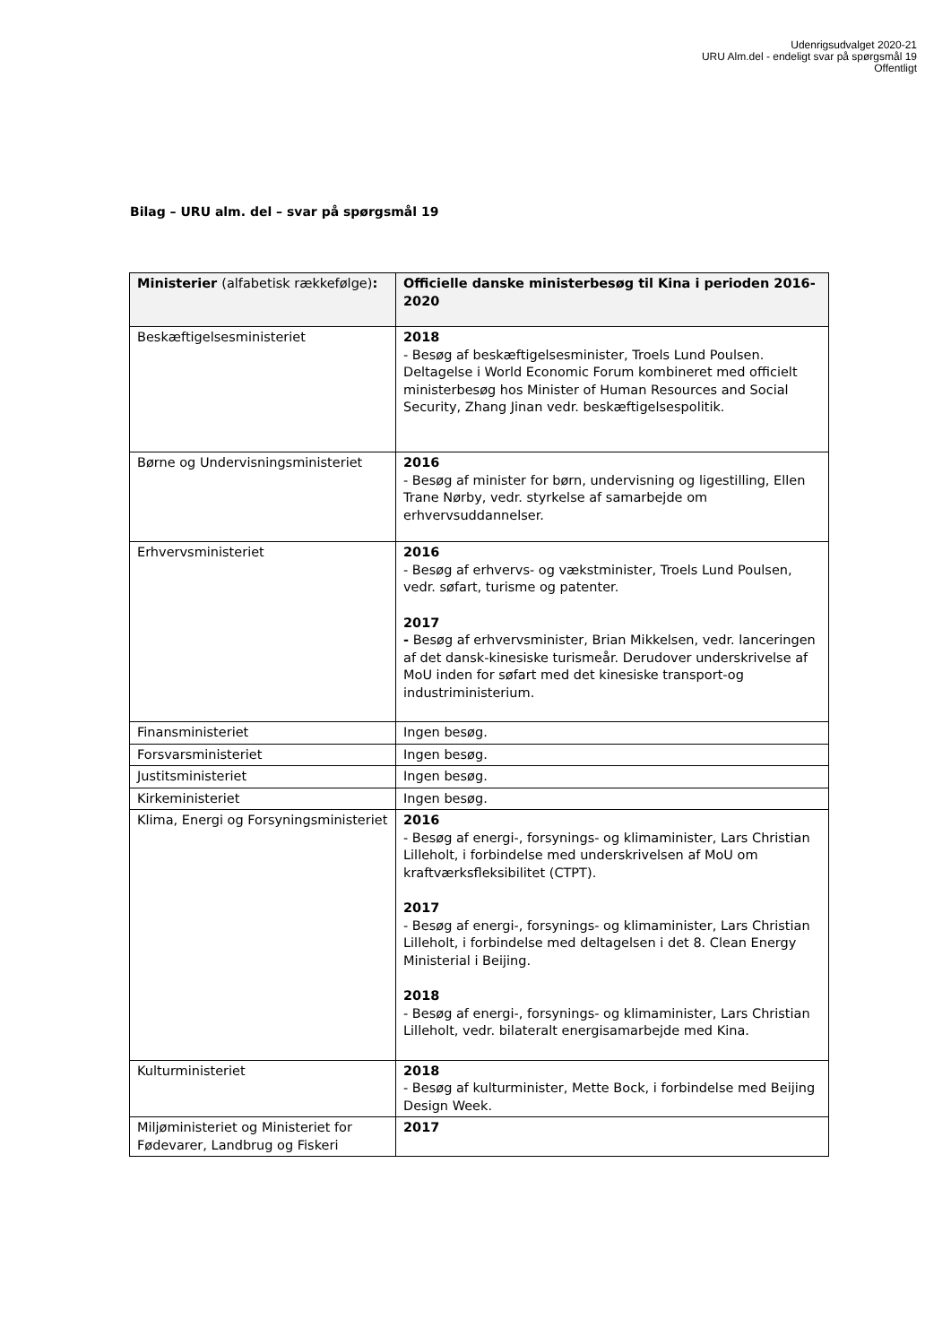Udenrigsudvalget 2020-21
URU Alm.del - endeligt svar på spørgsmål 19
Offentligt
Bilag – URU alm. del – svar på spørgsmål 19
| Ministerier (alfabetisk rækkefølge) : | Officielle danske ministerbesøg til Kina i perioden 2016-2020 |
| --- | --- |
| Beskæftigelsesministeriet | 2018 - Besøg af beskæftigelsesminister, Troels Lund Poulsen. Deltagelse i World Economic Forum kombineret med officielt ministerbesøg hos Minister of Human Resources and Social Security, Zhang Jinan vedr. beskæftigelsespolitik. |
| Børne og Undervisningsministeriet | 2016 - Besøg af minister for børn, undervisning og ligestilling, Ellen Trane Nørby, vedr. styrkelse af samarbejde om erhvervsuddannelser. |
| Erhvervsministeriet | 2016 - Besøg af erhvervs- og vækstminister, Troels Lund Poulsen, vedr. søfart, turisme og patenter. 2017 - Besøg af erhvervsminister, Brian Mikkelsen, vedr. lanceringen af det dansk-kinesiske turismeår. Derudover underskrivelse af MoU inden for søfart med det kinesiske transport-og industriministerium. |
| Finansministeriet | Ingen besøg. |
| Forsvarsministeriet | Ingen besøg. |
| Justitsministeriet | Ingen besøg. |
| Kirkeministeriet | Ingen besøg. |
| Klima, Energi og Forsyningsministeriet | 2016 - Besøg af energi-, forsynings- og klimaminister, Lars Christian Lilleholt, i forbindelse med underskrivelsen af MoU om kraftværksfleksibilitet (CTPT). 2017 - Besøg af energi-, forsynings- og klimaminister, Lars Christian Lilleholt, i forbindelse med deltagelsen i det 8. Clean Energy Ministerial i Beijing. 2018 - Besøg af energi-, forsynings- og klimaminister, Lars Christian Lilleholt, vedr. bilateralt energisamarbejde med Kina. |
| Kulturministeriet | 2018 - Besøg af kulturminister, Mette Bock, i forbindelse med Beijing Design Week. |
| Miljøministeriet og Ministeriet for Fødevarer, Landbrug og Fiskeri | 2017 |